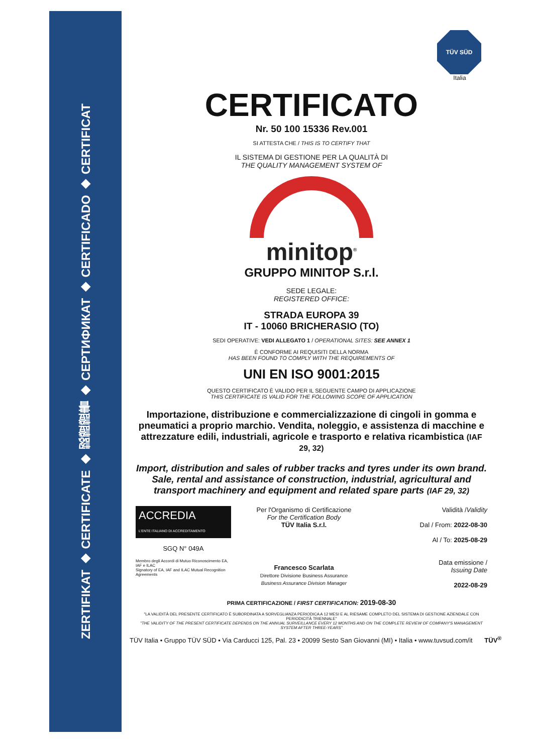ZERTIFIKAT ◆ CERTIFICATE ◆ 認證證書 ◆ СЕРТИФИКАТ ◆ CERTIFICADO ◆ CERTIFICAT
TÜV SÜD
Italia
CERTIFICATO
Nr. 50 100 15336 Rev.001
SI ATTESTA CHE / THIS IS TO CERTIFY THAT
IL SISTEMA DI GESTIONE PER LA QUALITÀ DI
THE QUALITY MANAGEMENT SYSTEM OF
minitop<sup>®</sup>
GRUPPO MINITOP S.r.l.
SEDE LEGALE:
REGISTERED OFFICE:
STRADA EUROPA 39
IT - 10060 BRICHERASIO (TO)
SEDI OPERATIVE: VEDI ALLEGATO 1 / OPERATIONAL SITES: SEE ANNEX 1
È CONFORME AI REQUISITI DELLA NORMA
HAS BEEN FOUND TO COMPLY WITH THE REQUIREMENTS OF
UNI EN ISO 9001:2015
QUESTO CERTIFICATO È VALIDO PER IL SEGUENTE CAMPO DI APPLICAZIONE
THIS CERTIFICATE IS VALID FOR THE FOLLOWING SCOPE OF APPLICATION
Importazione, distribuzione e commercializzazione di cingoli in gomma e pneumatici a proprio marchio. Vendita, noleggio, e assistenza di macchine e attrezzature edili, industriali, agricole e trasporto e relativa ricambistica (IAF 29, 32)
Import, distribution and sales of rubber tracks and tyres under its own brand. Sale, rental and assistance of construction, industrial, agricultural and transport machinery and equipment and related spare parts (IAF 29, 32)
ACCREDIA
L'ENTE ITALIANO DI ACCREDITAMENTO
SGQ N° 049A
Membro degli Accordi di Mutuo Riconoscimento EA, IAF e ILAC
Signatory of EA, IAF and ILAC Mutual Recognition Agreements
Per l'Organismo di Certificazione
For the Certification Body
TÜV Italia S.r.l.
Francesco Scarlata
Direttore Divisione Business Assurance
Business Assurance Division Manager
Validità /Validity
Dal / From: 2022-08-30
Al / To: 2025-08-29
Data emissione /
Issuing Date
2022-08-29
PRIMA CERTIFICAZIONE / FIRST CERTIFICATION: 2019-08-30
"LA VALIDITÀ DEL PRESENTE CERTIFICATO È SUBORDINATA A SORVEGLIANZA PERIODICA A 12 MESI E AL RIESAME COMPLETO DEL SISTEMA DI GESTIONE AZIENDALE CON PERIODICITÀ TRIENNALE"
"THE VALIDITY OF THE PRESENT CERTIFICATE DEPENDS ON THE ANNUAL SURVEILLANCE EVERY 12 MONTHS AND ON THE COMPLETE REVIEW OF COMPANY'S MANAGEMENT SYSTEM AFTER THREE-YEARS"
TÜV Italia • Gruppo TÜV SÜD • Via Carducci 125, Pal. 23 • 20099 Sesto San Giovanni (MI) • Italia • www.tuvsud.com/it TÜV<sup>®</sup>